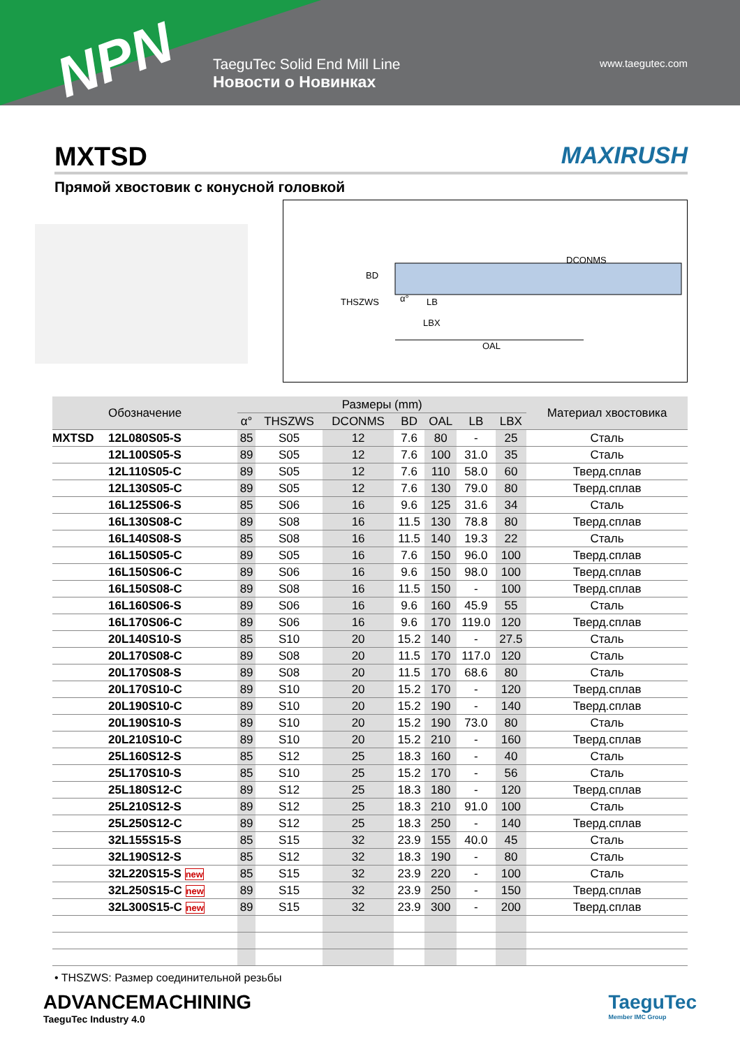NPN
TaeguTec Solid End Mill Line
Новости о Новинках
www.taegutec.com
MXTSD MAXIRUSH
Прямой хвостовик с конусной головкой
DCONMS
BD
THSZWS
α°
LB
LBX
OAL
| Обозначение | | Размеры (mm) | | | | | | | Материал хвостовика |
| --- | --- | --- | --- | --- | --- | --- | --- | --- | --- |
| | | α° | THSZWS | DCONMS | BD | OAL | LB | LBX | |
| MXTSD | 12L080S05-S | 85 | S05 | 12 | 7.6 | 80 | - | 25 | Сталь |
| | 12L100S05-S | 89 | S05 | 12 | 7.6 | 100 | 31.0 | 35 | Сталь |
| | 12L110S05-C | 89 | S05 | 12 | 7.6 | 110 | 58.0 | 60 | Тверд.сплав |
| | 12L130S05-C | 89 | S05 | 12 | 7.6 | 130 | 79.0 | 80 | Тверд.сплав |
| | 16L125S06-S | 85 | S06 | 16 | 9.6 | 125 | 31.6 | 34 | Сталь |
| | 16L130S08-C | 89 | S08 | 16 | 11.5 | 130 | 78.8 | 80 | Тверд.сплав |
| | 16L140S08-S | 85 | S08 | 16 | 11.5 | 140 | 19.3 | 22 | Сталь |
| | 16L150S05-C | 89 | S05 | 16 | 7.6 | 150 | 96.0 | 100 | Тверд.сплав |
| | 16L150S06-C | 89 | S06 | 16 | 9.6 | 150 | 98.0 | 100 | Тверд.сплав |
| | 16L150S08-C | 89 | S08 | 16 | 11.5 | 150 | - | 100 | Тверд.сплав |
| | 16L160S06-S | 89 | S06 | 16 | 9.6 | 160 | 45.9 | 55 | Сталь |
| | 16L170S06-C | 89 | S06 | 16 | 9.6 | 170 | 119.0 | 120 | Тверд.сплав |
| | 20L140S10-S | 85 | S10 | 20 | 15.2 | 140 | - | 27.5 | Сталь |
| | 20L170S08-C | 89 | S08 | 20 | 11.5 | 170 | 117.0 | 120 | Сталь |
| | 20L170S08-S | 89 | S08 | 20 | 11.5 | 170 | 68.6 | 80 | Сталь |
| | 20L170S10-C | 89 | S10 | 20 | 15.2 | 170 | - | 120 | Тверд.сплав |
| | 20L190S10-C | 89 | S10 | 20 | 15.2 | 190 | - | 140 | Тверд.сплав |
| | 20L190S10-S | 89 | S10 | 20 | 15.2 | 190 | 73.0 | 80 | Сталь |
| | 20L210S10-C | 89 | S10 | 20 | 15.2 | 210 | - | 160 | Тверд.сплав |
| | 25L160S12-S | 85 | S12 | 25 | 18.3 | 160 | - | 40 | Сталь |
| | 25L170S10-S | 85 | S10 | 25 | 15.2 | 170 | - | 56 | Сталь |
| | 25L180S12-C | 89 | S12 | 25 | 18.3 | 180 | - | 120 | Тверд.сплав |
| | 25L210S12-S | 89 | S12 | 25 | 18.3 | 210 | 91.0 | 100 | Сталь |
| | 25L250S12-C | 89 | S12 | 25 | 18.3 | 250 | - | 140 | Тверд.сплав |
| | 32L155S15-S | 85 | S15 | 32 | 23.9 | 155 | 40.0 | 45 | Сталь |
| | 32L190S12-S | 85 | S12 | 32 | 18.3 | 190 | - | 80 | Сталь |
| | 32L220S15-S new | 85 | S15 | 32 | 23.9 | 220 | - | 100 | Сталь |
| | 32L250S15-C new | 89 | S15 | 32 | 23.9 | 250 | - | 150 | Тверд.сплав |
| | 32L300S15-C new | 89 | S15 | 32 | 23.9 | 300 | - | 200 | Тверд.сплав |
• THSZWS: Размер соединительной резьбы
ADVANCEMACHINING
TaeguTec Industry 4.0
TaeguTec
Member IMC Group